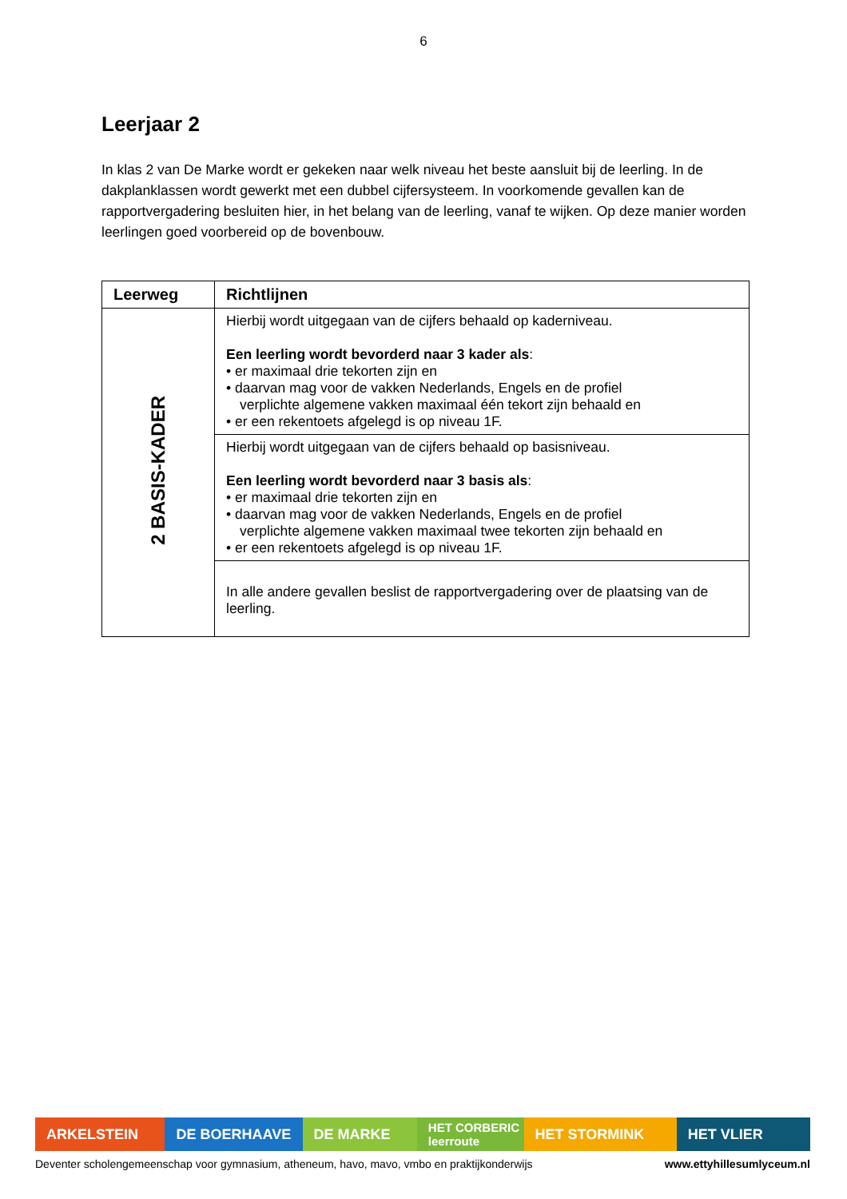6
Leerjaar 2
In klas 2 van De Marke wordt er gekeken naar welk niveau het beste aansluit bij de leerling. In de dakplanklassen wordt gewerkt met een dubbel cijfersysteem. In voorkomende gevallen kan de rapportvergadering besluiten hier, in het belang van de leerling, vanaf te wijken. Op deze manier worden leerlingen goed voorbereid op de bovenbouw.
| Leerweg | Richtlijnen |
| --- | --- |
| 2 BASIS-KADER | Hierbij wordt uitgegaan van de cijfers behaald op kaderniveau. Een leerling wordt bevorderd naar 3 kader als : • er maximaal drie tekorten zijn en • daarvan mag voor de vakken Nederlands, Engels en de profiel verplichte algemene vakken maximaal één tekort zijn behaald en • er een rekentoets afgelegd is op niveau 1F. |
| | Hierbij wordt uitgegaan van de cijfers behaald op basisniveau. Een leerling wordt bevorderd naar 3 basis als : • er maximaal drie tekorten zijn en • daarvan mag voor de vakken Nederlands, Engels en de profiel verplichte algemene vakken maximaal twee tekorten zijn behaald en • er een rekentoets afgelegd is op niveau 1F. |
| | In alle andere gevallen beslist de rapportvergadering over de plaatsing van de leerling. |
ARKELSTEIN DE BOERHAAVE DE MARKE
HET CORBERIC leerroute
HET STORMINK HET VLIER
Deventer scholengemeenschap voor gymnasium, atheneum, havo, mavo, vmbo en praktijkonderwijs www.ettyhillesumlyceum.nl